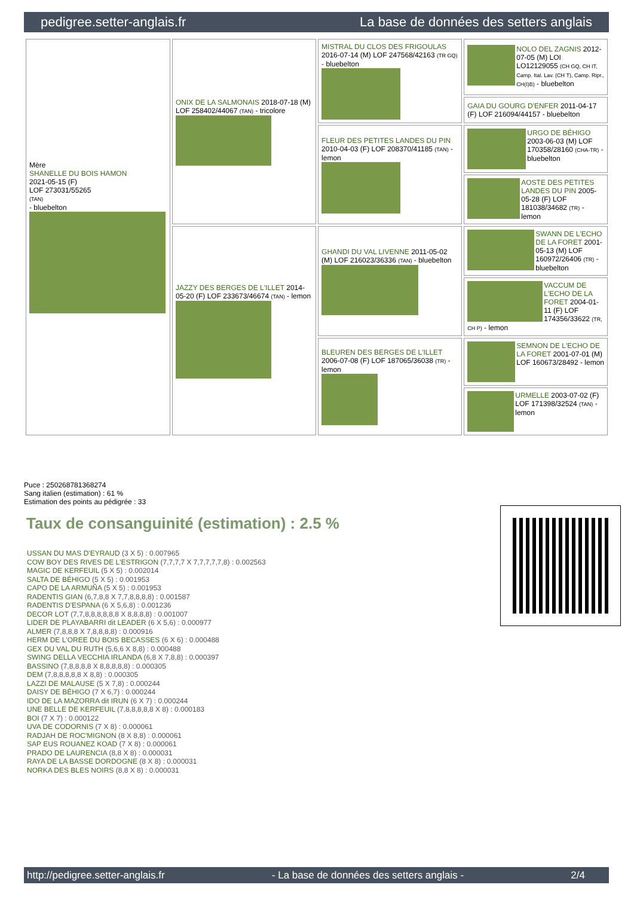pedigree.setter-anglais.fr La base de données des setters anglais
| Mère SHANELLE DU BOIS HAMON 2021-05-15 (F) LOF 273031/55265 (TAN) - bluebelton | ONIX DE LA SALMONAIS 2018-07-18 (M) LOF 258402/44067 (TAN) - tricolore | MISTRAL DU CLOS DES FRIGOULAS 2016-07-14 (M) LOF 247568/42163 (TR GQ) - bluebelton | NOLO DEL ZAGNIS 2012-07-05 (M) LOI LO12129055 (CH GQ, CH IT, Camp. Ital. Lav. (CH T), Camp. Ripr., CH(I)B) - bluebelton |
| | | | GAIA DU GOURG D'ENFER 2011-04-17 (F) LOF 216094/44157 - bluebelton |
| | | FLEUR DES PETITES LANDES DU PIN 2010-04-03 (F) LOF 208370/41185 (TAN) - lemon | URGO DE BÉHIGO 2003-06-03 (M) LOF 170358/28160 (CHA-TR) - bluebelton |
| | | | AOSTE DES PETITES LANDES DU PIN 2005-05-28 (F) LOF 181038/34682 (TR) - lemon |
| | JAZZY DES BERGES DE L'ILLET 2014-05-20 (F) LOF 233673/46674 (TAN) - lemon | GHANDI DU VAL LIVENNE 2011-05-02 (M) LOF 216023/36336 (TAN) - bluebelton | SWANN DE L'ECHO DE LA FORET 2001-05-13 (M) LOF 160972/26406 (TR) - bluebelton |
| | | | VACCUM DE L'ECHO DE LA FORET 2004-01-11 (F) LOF 174356/33622 (TR, CH P) - lemon |
| | | BLEUREN DES BERGES DE L'ILLET 2006-07-08 (F) LOF 187065/36038 (TR) - lemon | SEMNON DE L'ECHO DE LA FORET 2001-07-01 (M) LOF 160673/28492 - lemon |
| | | | URMELLE 2003-07-02 (F) LOF 171398/32524 (TAN) - lemon |
Puce : 250268781368274
Sang italien (estimation) : 61 %
Estimation des points au pédigrée : 33
Taux de consanguinité (estimation) : 2.5 %
USSAN DU MAS D'EYRAUD (3 X 5) : 0.007965
COW BOY DES RIVES DE L'ESTRIGON (7,7,7,7 X 7,7,7,7,7,8) : 0.002563
MAGIC DE KERFEUIL (5 X 5) : 0.002014
SALTA DE BÉHIGO (5 X 5) : 0.001953
CAPO DE LA ARMUÑA (5 X 5) : 0.001953
RADENTIS GIAN (6,7,8,8 X 7,7,8,8,8,8) : 0.001587
RADENTIS D'ESPANA (6 X 5,6,8) : 0.001236
DECOR LOT (7,7,8,8,8,8,8,8 X 8,8,8,8) : 0.001007
LIDER DE PLAYABARRI dit LEADER (6 X 5,6) : 0.000977
ALMER (7,8,8,8 X 7,8,8,8,8) : 0.000916
HERM DE L'OREE DU BOIS BECASSES (6 X 6) : 0.000488
GEX DU VAL DU RUTH (5,6,6 X 8,8) : 0.000488
SWING DELLA VECCHIA IRLANDA (6,8 X 7,8,8) : 0.000397
BASSINO (7,8,8,8,8 X 8,8,8,8,8) : 0.000305
DEM (7,8,8,8,8,8 X 8,8) : 0.000305
LAZZI DE MALAUSE (5 X 7,8) : 0.000244
DAISY DE BÉHIGO (7 X 6,7) : 0.000244
IDO DE LA MAZORRA dit IRUN (6 X 7) : 0.000244
UNE BELLE DE KERFEUIL (7,8,8,8,8,8 X 8) : 0.000183
BOI (7 X 7) : 0.000122
UVA DE CODORNIS (7 X 8) : 0.000061
RADJAH DE ROC'MIGNON (8 X 8,8) : 0.000061
SAP EUS ROUANEZ KOAD (7 X 8) : 0.000061
PRADO DE LAURENCIA (8,8 X 8) : 0.000031
RAYA DE LA BASSE DORDOGNE (8 X 8) : 0.000031
NORKA DES BLES NOIRS (8,8 X 8) : 0.000031
http://pedigree.setter-anglais.fr - La base de données des setters anglais - 2/4